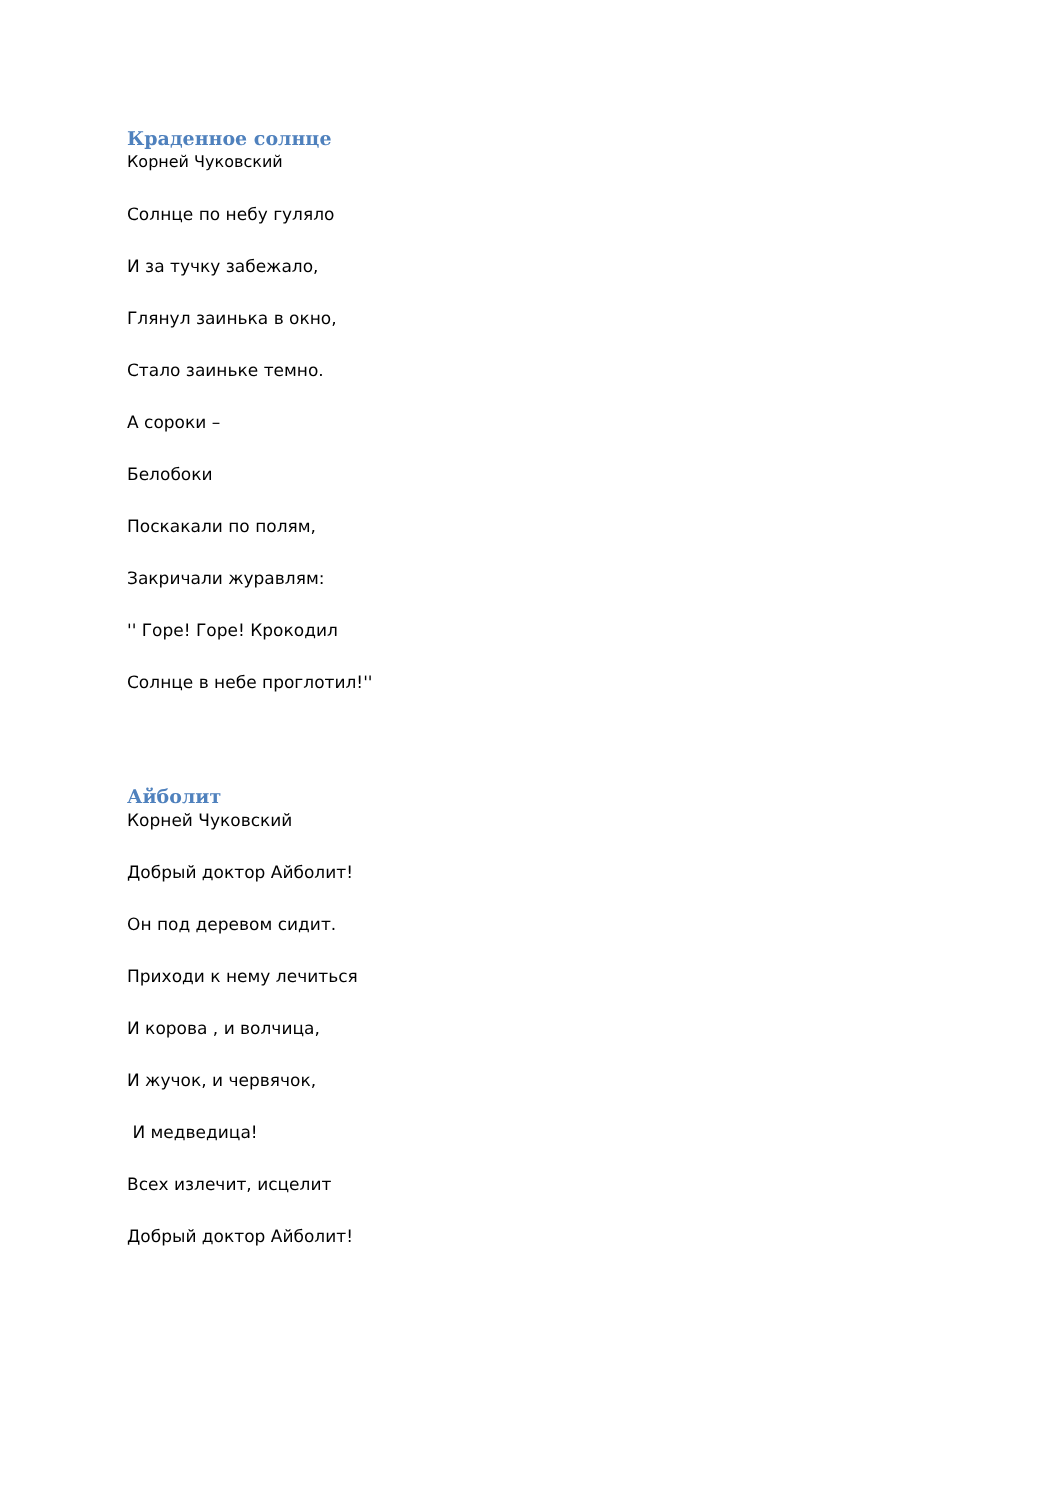Краденное солнце
Корней Чуковский
Солнце по небу гуляло
И за тучку забежало,
Глянул заинька в окно,
Стало заиньке темно.
А сороки –
Белобоки
Поскакали по полям,
Закричали журавлям:
'' Горе! Горе! Крокодил
Солнце в небе проглотил!''
Айболит
Корней Чуковский
Добрый доктор Айболит!
Он под деревом сидит.
Приходи к нему лечиться
И корова , и волчица,
И жучок, и червячок,
И медведица!
Всех излечит, исцелит
Добрый доктор Айболит!